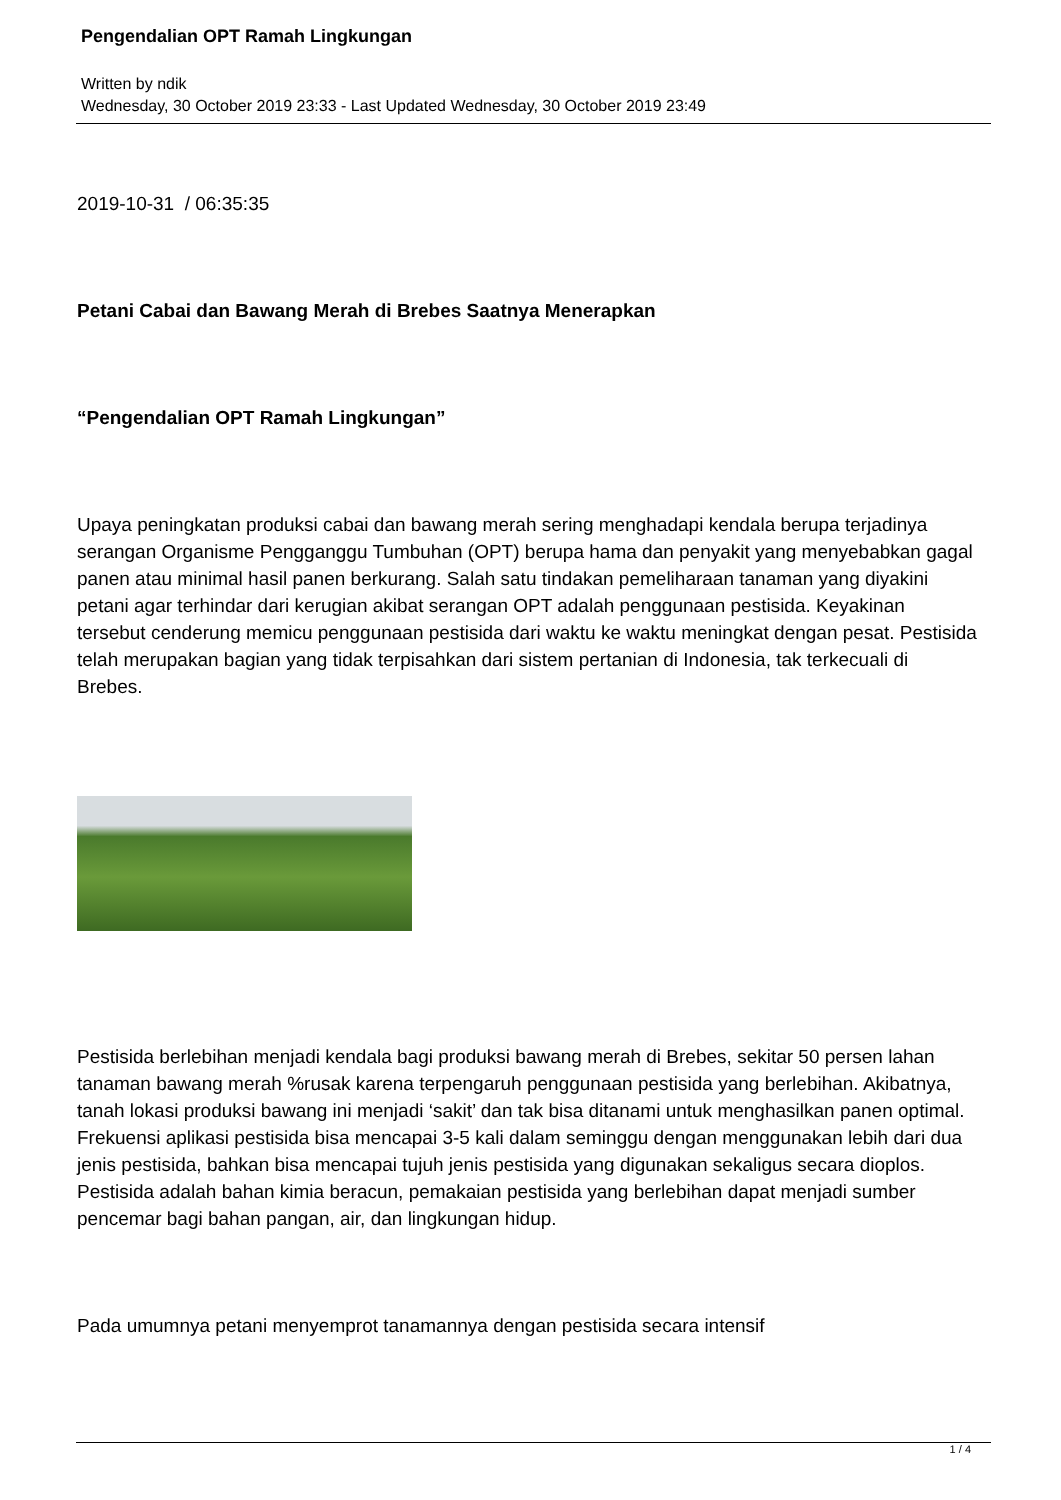Pengendalian OPT Ramah Lingkungan
Written by ndik
Wednesday, 30 October 2019 23:33 - Last Updated Wednesday, 30 October 2019 23:49
2019-10-31 / 06:35:35
Petani Cabai dan Bawang Merah di Brebes Saatnya Menerapkan
“Pengendalian OPT Ramah Lingkungan”
Upaya peningkatan produksi cabai dan bawang merah sering menghadapi kendala berupa terjadinya serangan Organisme Pengganggu Tumbuhan (OPT) berupa hama dan penyakit yang menyebabkan gagal panen atau minimal hasil panen berkurang. Salah satu tindakan pemeliharaan tanaman yang diyakini petani agar terhindar dari kerugian akibat serangan OPT adalah penggunaan pestisida. Keyakinan tersebut cenderung memicu penggunaan pestisida dari waktu ke waktu meningkat dengan pesat. Pestisida telah merupakan bagian yang tidak terpisahkan dari sistem pertanian di Indonesia, tak terkecuali di Brebes.
Pestisida berlebihan menjadi kendala bagi produksi bawang merah di Brebes, sekitar 50 persen lahan tanaman bawang merah %rusak karena terpengaruh penggunaan pestisida yang berlebihan. Akibatnya, tanah lokasi produksi bawang ini menjadi ‘sakit’ dan tak bisa ditanami untuk menghasilkan panen optimal. Frekuensi aplikasi pestisida bisa mencapai 3-5 kali dalam seminggu dengan menggunakan lebih dari dua jenis pestisida, bahkan bisa mencapai tujuh jenis pestisida yang digunakan sekaligus secara dioplos. Pestisida adalah bahan kimia beracun, pemakaian pestisida yang berlebihan dapat menjadi sumber pencemar bagi bahan pangan, air, dan lingkungan hidup.
Pada umumnya petani menyemprot tanamannya dengan pestisida secara intensif
1 / 4